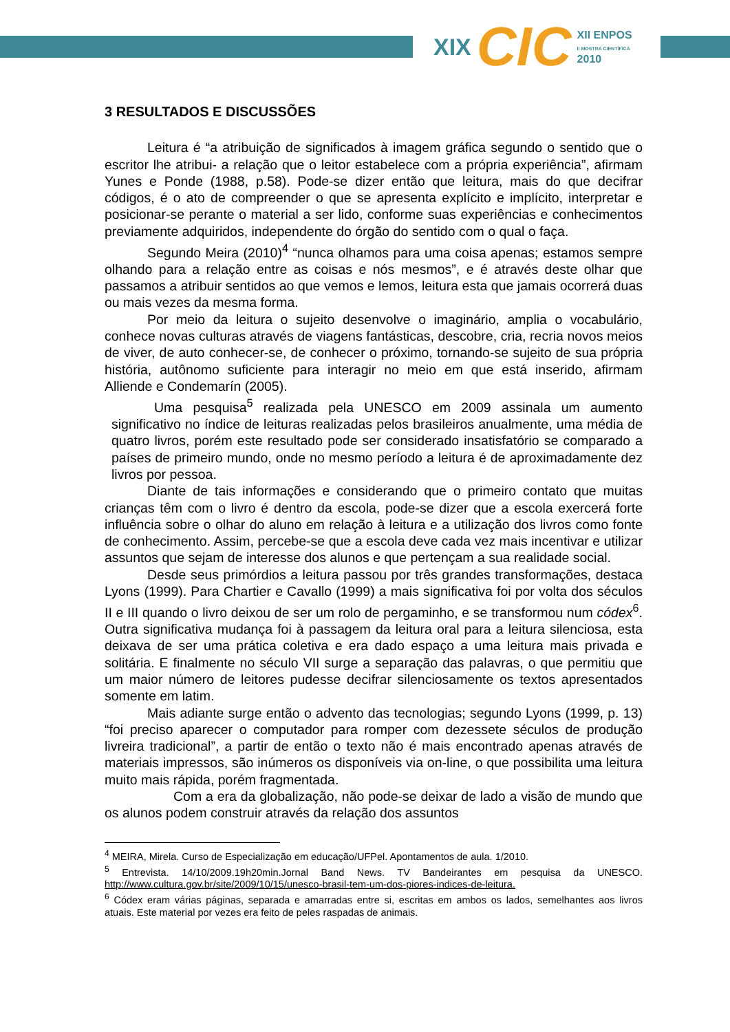XIX CIC XII ENPOS
II MOSTRA CIENTÍFICA
2010
3 RESULTADOS E DISCUSSÕES
Leitura é “a atribuição de significados à imagem gráfica segundo o sentido que o escritor lhe atribui- a relação que o leitor estabelece com a própria experiência”, afirmam Yunes e Ponde (1988, p.58). Pode-se dizer então que leitura, mais do que decifrar códigos, é o ato de compreender o que se apresenta explícito e implícito, interpretar e posicionar-se perante o material a ser lido, conforme suas experiências e conhecimentos previamente adquiridos, independente do órgão do sentido com o qual o faça.
Segundo Meira (2010)<sup>4</sup> “nunca olhamos para uma coisa apenas; estamos sempre olhando para a relação entre as coisas e nós mesmos”, e é através deste olhar que passamos a atribuir sentidos ao que vemos e lemos, leitura esta que jamais ocorrerá duas ou mais vezes da mesma forma.
Por meio da leitura o sujeito desenvolve o imaginário, amplia o vocabulário, conhece novas culturas através de viagens fantásticas, descobre, cria, recria novos meios de viver, de auto conhecer-se, de conhecer o próximo, tornando-se sujeito de sua própria história, autônomo suficiente para interagir no meio em que está inserido, afirmam Alliende e Condemarín (2005).
Uma pesquisa<sup>5</sup> realizada pela UNESCO em 2009 assinala um aumento significativo no índice de leituras realizadas pelos brasileiros anualmente, uma média de quatro livros, porém este resultado pode ser considerado insatisfatório se comparado a países de primeiro mundo, onde no mesmo período a leitura é de aproximadamente dez livros por pessoa.
Diante de tais informações e considerando que o primeiro contato que muitas crianças têm com o livro é dentro da escola, pode-se dizer que a escola exercerá forte influência sobre o olhar do aluno em relação à leitura e a utilização dos livros como fonte de conhecimento. Assim, percebe-se que a escola deve cada vez mais incentivar e utilizar assuntos que sejam de interesse dos alunos e que pertençam a sua realidade social.
Desde seus primórdios a leitura passou por três grandes transformações, destaca Lyons (1999). Para Chartier e Cavallo (1999) a mais significativa foi por volta dos séculos II e III quando o livro deixou de ser um rolo de pergaminho, e se transformou num códex<sup>6</sup>. Outra significativa mudança foi à passagem da leitura oral para a leitura silenciosa, esta deixava de ser uma prática coletiva e era dado espaço a uma leitura mais privada e solitária. E finalmente no século VII surge a separação das palavras, o que permitiu que um maior número de leitores pudesse decifrar silenciosamente os textos apresentados somente em latim.
Mais adiante surge então o advento das tecnologias; segundo Lyons (1999, p. 13) “foi preciso aparecer o computador para romper com dezessete séculos de produção livreira tradicional”, a partir de então o texto não é mais encontrado apenas através de materiais impressos, são inúmeros os disponíveis via on-line, o que possibilita uma leitura muito mais rápida, porém fragmentada.
Com a era da globalização, não pode-se deixar de lado a visão de mundo que os alunos podem construir através da relação dos assuntos
<sup>4</sup> MEIRA, Mirela. Curso de Especialização em educação/UFPel. Apontamentos de aula. 1/2010.
<sup>5</sup> Entrevista. 14/10/2009.19h20min.Jornal Band News. TV Bandeirantes em pesquisa da UNESCO. http://www.cultura.gov.br/site/2009/10/15/unesco-brasil-tem-um-dos-piores-indices-de-leitura.
<sup>6</sup> Códex eram várias páginas, separada e amarradas entre si, escritas em ambos os lados, semelhantes aos livros atuais. Este material por vezes era feito de peles raspadas de animais.